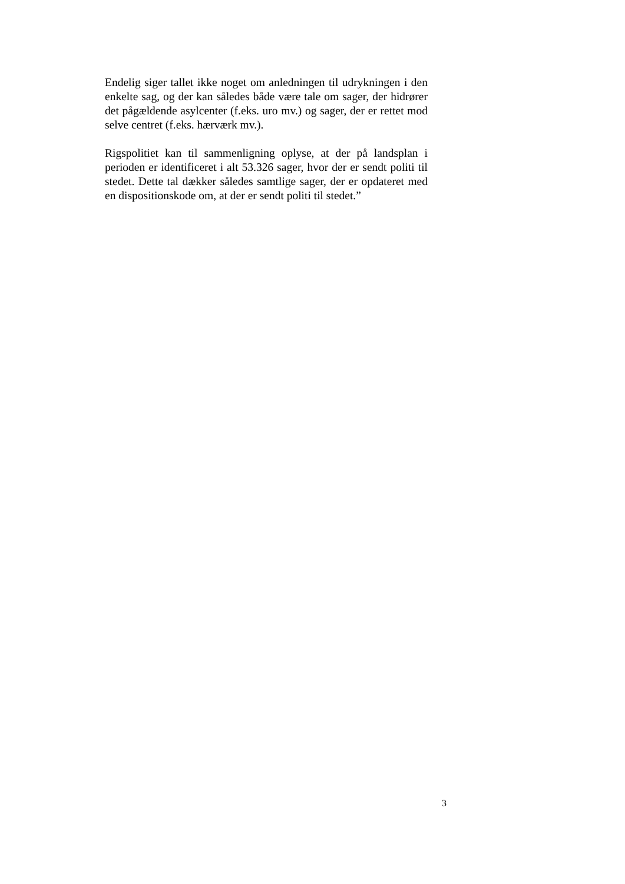Endelig siger tallet ikke noget om anledningen til udrykningen i den enkelte sag, og der kan således både være tale om sager, der hidrører det pågældende asylcenter (f.eks. uro mv.) og sager, der er rettet mod selve centret (f.eks. hærværk mv.).
Rigspolitiet kan til sammenligning oplyse, at der på landsplan i perioden er identificeret i alt 53.326 sager, hvor der er sendt politi til stedet. Dette tal dækker således samtlige sager, der er opdateret med en dispositionskode om, at der er sendt politi til stedet.”
3